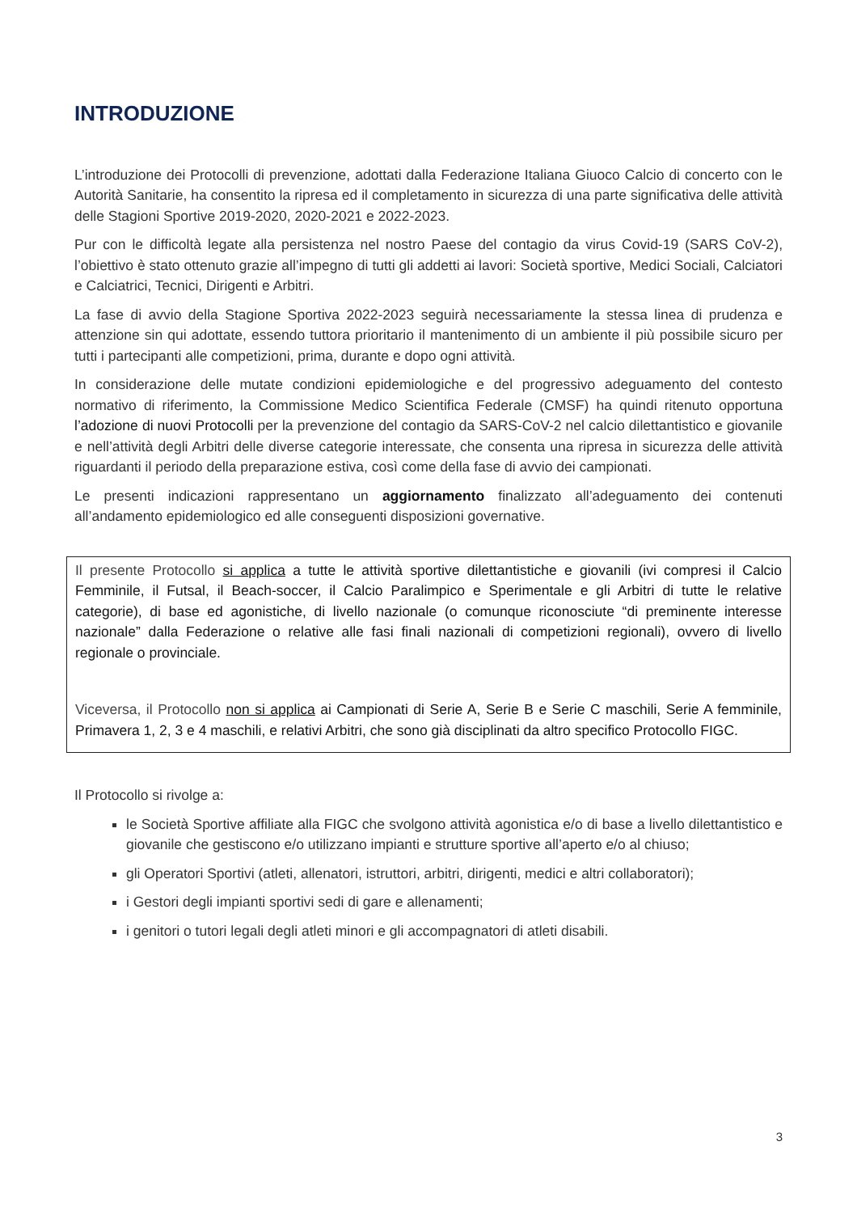INTRODUZIONE
L’introduzione dei Protocolli di prevenzione, adottati dalla Federazione Italiana Giuoco Calcio di concerto con le Autorità Sanitarie, ha consentito la ripresa ed il completamento in sicurezza di una parte significativa delle attività delle Stagioni Sportive 2019-2020, 2020-2021 e 2022-2023.
Pur con le difficoltà legate alla persistenza nel nostro Paese del contagio da virus Covid-19 (SARS CoV-2), l’obiettivo è stato ottenuto grazie all’impegno di tutti gli addetti ai lavori: Società sportive, Medici Sociali, Calciatori e Calciatrici, Tecnici, Dirigenti e Arbitri.
La fase di avvio della Stagione Sportiva 2022-2023 seguirà necessariamente la stessa linea di prudenza e attenzione sin qui adottate, essendo tuttora prioritario il mantenimento di un ambiente il più possibile sicuro per tutti i partecipanti alle competizioni, prima, durante e dopo ogni attività.
In considerazione delle mutate condizioni epidemiologiche e del progressivo adeguamento del contesto normativo di riferimento, la Commissione Medico Scientifica Federale (CMSF) ha quindi ritenuto opportuna l’adozione di nuovi Protocolli per la prevenzione del contagio da SARS-CoV-2 nel calcio dilettantistico e giovanile e nell’attività degli Arbitri delle diverse categorie interessate, che consenta una ripresa in sicurezza delle attività riguardanti il periodo della preparazione estiva, così come della fase di avvio dei campionati.
Le presenti indicazioni rappresentano un aggiornamento finalizzato all’adeguamento dei contenuti all’andamento epidemiologico ed alle conseguenti disposizioni governative.
Il presente Protocollo si applica a tutte le attività sportive dilettantistiche e giovanili (ivi compresi il Calcio Femminile, il Futsal, il Beach-soccer, il Calcio Paralimpico e Sperimentale e gli Arbitri di tutte le relative categorie), di base ed agonistiche, di livello nazionale (o comunque riconosciute “di preminente interesse nazionale” dalla Federazione o relative alle fasi finali nazionali di competizioni regionali), ovvero di livello regionale o provinciale.
Viceversa, il Protocollo non si applica ai Campionati di Serie A, Serie B e Serie C maschili, Serie A femminile, Primavera 1, 2, 3 e 4 maschili, e relativi Arbitri, che sono già disciplinati da altro specifico Protocollo FIGC.
Il Protocollo si rivolge a:
le Società Sportive affiliate alla FIGC che svolgono attività agonistica e/o di base a livello dilettantistico e giovanile che gestiscono e/o utilizzano impianti e strutture sportive all’aperto e/o al chiuso;
gli Operatori Sportivi (atleti, allenatori, istruttori, arbitri, dirigenti, medici e altri collaboratori);
i Gestori degli impianti sportivi sedi di gare e allenamenti;
i genitori o tutori legali degli atleti minori e gli accompagnatori di atleti disabili.
3